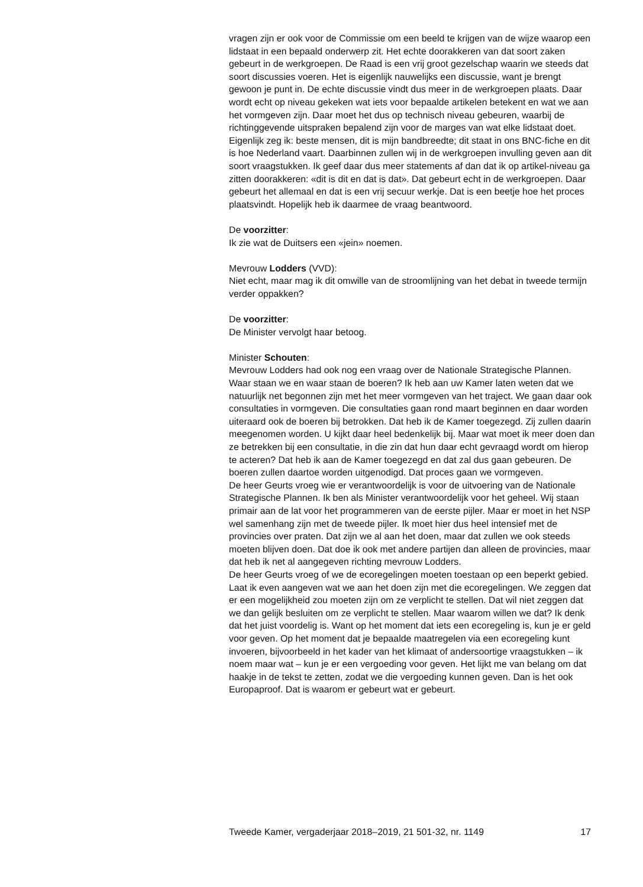vragen zijn er ook voor de Commissie om een beeld te krijgen van de wijze waarop een lidstaat in een bepaald onderwerp zit. Het echte doorakkeren van dat soort zaken gebeurt in de werkgroepen. De Raad is een vrij groot gezelschap waarin we steeds dat soort discussies voeren. Het is eigenlijk nauwelijks een discussie, want je brengt gewoon je punt in. De echte discussie vindt dus meer in de werkgroepen plaats. Daar wordt echt op niveau gekeken wat iets voor bepaalde artikelen betekent en wat we aan het vormgeven zijn. Daar moet het dus op technisch niveau gebeuren, waarbij de richtinggevende uitspraken bepalend zijn voor de marges van wat elke lidstaat doet. Eigenlijk zeg ik: beste mensen, dit is mijn bandbreedte; dit staat in ons BNC-fiche en dit is hoe Nederland vaart. Daarbinnen zullen wij in de werkgroepen invulling geven aan dit soort vraagstukken. Ik geef daar dus meer statements af dan dat ik op artikel-niveau ga zitten doorakkeren: «dit is dit en dat is dat». Dat gebeurt echt in de werkgroepen. Daar gebeurt het allemaal en dat is een vrij secuur werkje. Dat is een beetje hoe het proces plaatsvindt. Hopelijk heb ik daarmee de vraag beantwoord.
De voorzitter:
Ik zie wat de Duitsers een «jein» noemen.
Mevrouw Lodders (VVD):
Niet echt, maar mag ik dit omwille van de stroomlijning van het debat in tweede termijn verder oppakken?
De voorzitter:
De Minister vervolgt haar betoog.
Minister Schouten:
Mevrouw Lodders had ook nog een vraag over de Nationale Strategische Plannen. Waar staan we en waar staan de boeren? Ik heb aan uw Kamer laten weten dat we natuurlijk net begonnen zijn met het meer vormgeven van het traject. We gaan daar ook consultaties in vormgeven. Die consultaties gaan rond maart beginnen en daar worden uiteraard ook de boeren bij betrokken. Dat heb ik de Kamer toegezegd. Zij zullen daarin meegenomen worden. U kijkt daar heel bedenkelijk bij. Maar wat moet ik meer doen dan ze betrekken bij een consultatie, in die zin dat hun daar echt gevraagd wordt om hierop te acteren? Dat heb ik aan de Kamer toegezegd en dat zal dus gaan gebeuren. De boeren zullen daartoe worden uitgenodigd. Dat proces gaan we vormgeven.
De heer Geurts vroeg wie er verantwoordelijk is voor de uitvoering van de Nationale Strategische Plannen. Ik ben als Minister verantwoordelijk voor het geheel. Wij staan primair aan de lat voor het programmeren van de eerste pijler. Maar er moet in het NSP wel samenhang zijn met de tweede pijler. Ik moet hier dus heel intensief met de provincies over praten. Dat zijn we al aan het doen, maar dat zullen we ook steeds moeten blijven doen. Dat doe ik ook met andere partijen dan alleen de provincies, maar dat heb ik net al aangegeven richting mevrouw Lodders.
De heer Geurts vroeg of we de ecoregelingen moeten toestaan op een beperkt gebied. Laat ik even aangeven wat we aan het doen zijn met die ecoregelingen. We zeggen dat er een mogelijkheid zou moeten zijn om ze verplicht te stellen. Dat wil niet zeggen dat we dan gelijk besluiten om ze verplicht te stellen. Maar waarom willen we dat? Ik denk dat het juist voordelig is. Want op het moment dat iets een ecoregeling is, kun je er geld voor geven. Op het moment dat je bepaalde maatregelen via een ecoregeling kunt invoeren, bijvoorbeeld in het kader van het klimaat of andersoortige vraagstukken – ik noem maar wat – kun je er een vergoeding voor geven. Het lijkt me van belang om dat haakje in de tekst te zetten, zodat we die vergoeding kunnen geven. Dan is het ook Europaproof. Dat is waarom er gebeurt wat er gebeurt.
Tweede Kamer, vergaderjaar 2018–2019, 21 501-32, nr. 1149 17